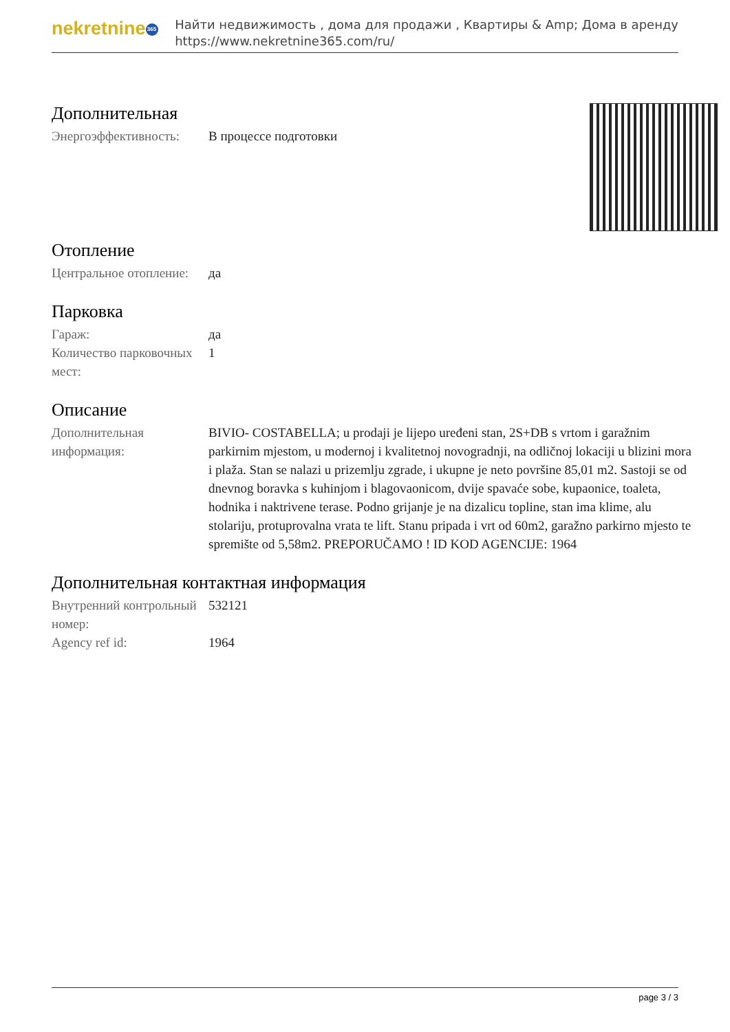nekretnine 365
Найти недвижимость , дома для продажи , Квартиры & Amp; Дома в аренду
https://www.nekretnine365.com/ru/
Дополнительная
| Энергоэффективность: | В процессе подготовки |
Отопление
| Центральное отопление: | да |
Парковка
| Гараж: | да |
| Количество парковочных мест: | 1 |
Описание
| Дополнительная информация: | BIVIO- COSTABELLA; u prodaji je lijepo uređeni stan, 2S+DB s vrtom i garažnim parkirnim mjestom, u modernoj i kvalitetnoj novogradnji, na odličnoj lokaciji u blizini mora i plaža. Stan se nalazi u prizemlju zgrade, i ukupne je neto površine 85,01 m2. Sastoji se od dnevnog boravka s kuhinjom i blagovaonicom, dvije spavaće sobe, kupaonice, toaleta, hodnika i naktrivene terase. Podno grijanje je na dizalicu topline, stan ima klime, alu stolariju, protuprovalna vrata te lift. Stanu pripada i vrt od 60m2, garažno parkirno mjesto te spremište od 5,58m2. PREPORUČAMO ! ID KOD AGENCIJE: 1964 |
Дополнительная контактная информация
| Внутренний контрольный номер: | 532121 |
| Agency ref id: | 1964 |
page 3 / 3